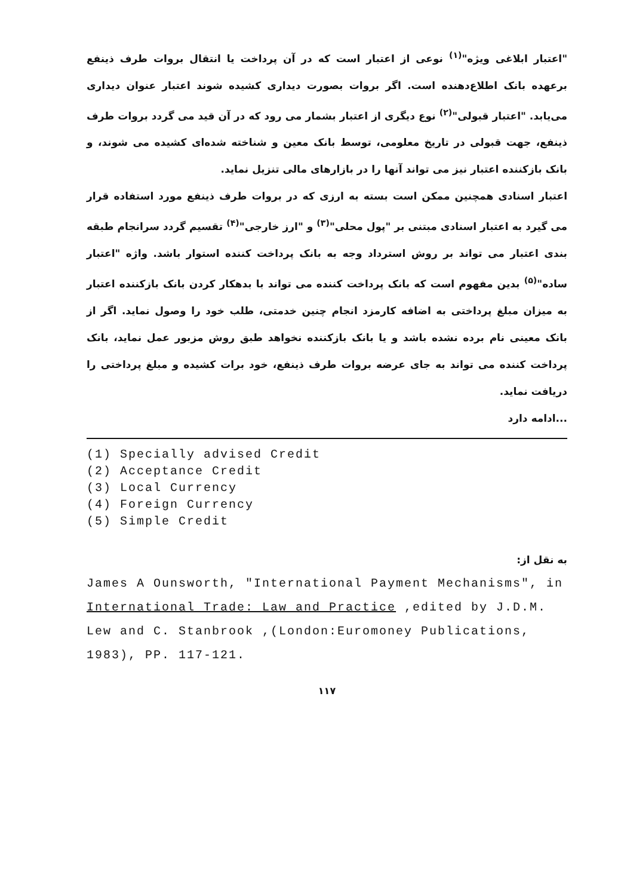"اعتبار ابلاغی ویژه"<sup>(۱)</sup> نوعی از اعتبار است که در آن پرداخت یا انتقال بروات طرف ذینفع برعهده بانک اطلاع‌دهنده است. اگر بروات بصورت دیداری کشیده شوند اعتبار عنوان دیداری می‌یابد. "اعتبار قبولی"<sup>(۲)</sup> نوع دیگری از اعتبار بشمار می رود که در آن قید می گردد بروات طرف ذینفع، جهت قبولی در تاریخ معلومی، توسط بانک معین و شناخته شده‌ای کشیده می شوند، و بانک بازکننده اعتبار نیز می تواند آنها را در بازارهای مالی تنزیل نماید.
اعتبار اسنادی همچنین ممکن است بسته به ارزی که در بروات طرف ذینفع مورد استفاده قرار می گیرد به اعتبار اسنادی مبتنی بر "پول محلی"<sup>(۳)</sup> و "ارز خارجی"<sup>(۴)</sup> تقسیم گردد سرانجام طبقه بندی اعتبار می تواند بر روش استرداد وجه به بانک پرداخت کننده استوار باشد. واژه "اعتبار ساده"<sup>(۵)</sup> بدین مفهوم است که بانک پرداخت کننده می تواند با بدهکار کردن بانک بازکننده اعتبار به میزان مبلغ پرداختی به اضافه کارمزد انجام چنین خدمتی، طلب خود را وصول نماید. اگر از بانک معینی نام برده نشده باشد و یا بانک بازکننده نخواهد طبق روش مزبور عمل نماید، بانک پرداخت کننده می تواند به جای عرضه بروات طرف ذینفع، خود برات کشیده و مبلغ پرداختی را دریافت نماید.
...ادامه دارد
(1) Specially advised Credit
(2) Acceptance Credit
(3) Local Currency
(4) Foreign Currency
(5) Simple Credit
به نقل از:
James A Ounsworth, "International Payment Mechanisms", in International Trade: Law and Practice ,edited by J.D.M. Lew and C. Stanbrook ,(London:Euromoney Publications, 1983), PP. 117-121.
۱۱۷